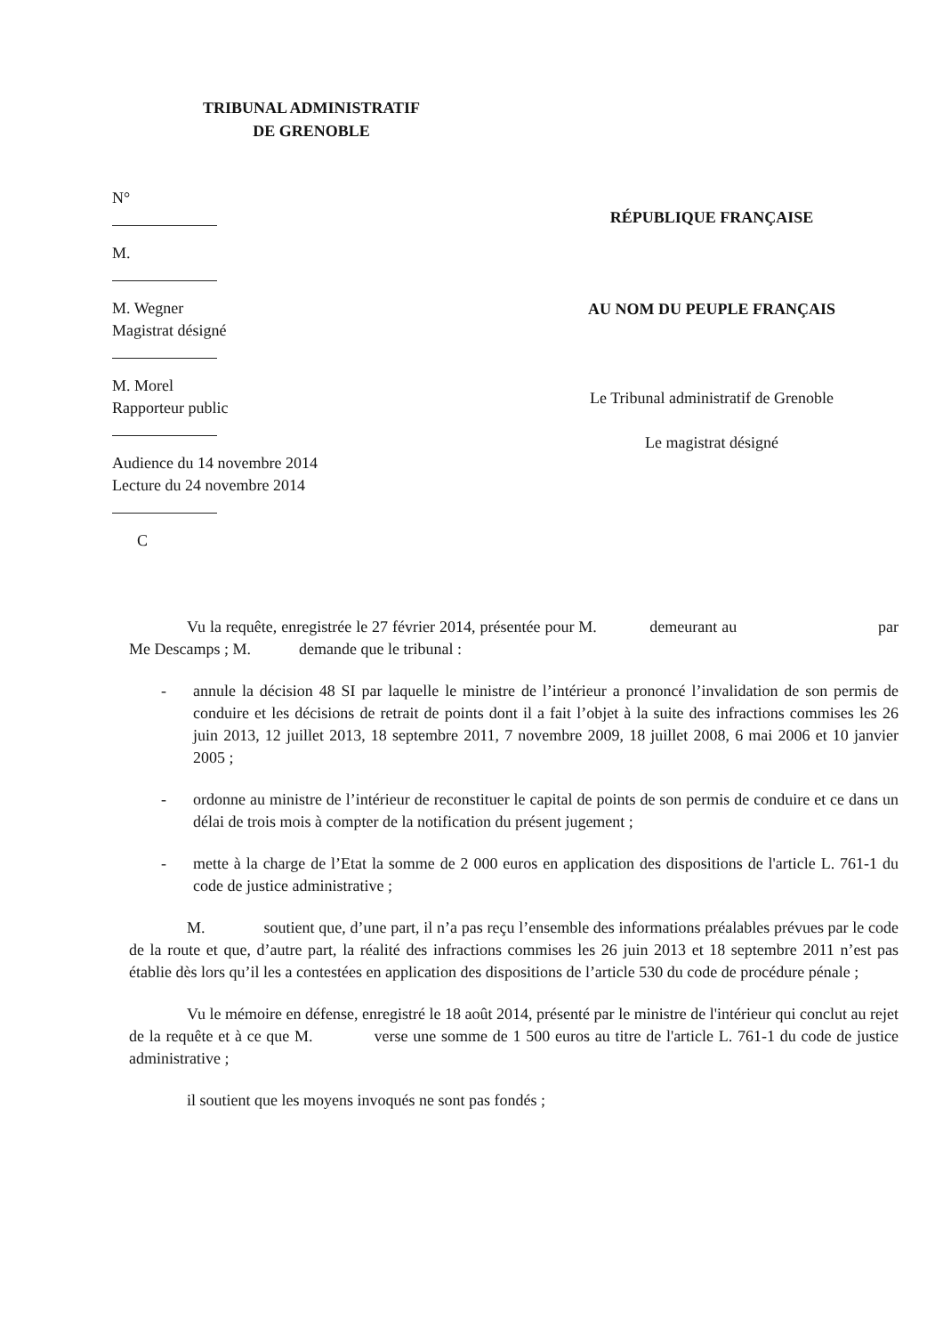TRIBUNAL ADMINISTRATIF
DE GRENOBLE
N°
M.
M. Wegner
Magistrat désigné
M. Morel
Rapporteur public
Audience du 14 novembre 2014
Lecture du 24 novembre 2014
C
RÉPUBLIQUE FRANÇAISE
AU NOM DU PEUPLE FRANÇAIS
Le Tribunal administratif de Grenoble
Le magistrat désigné
Vu la requête, enregistrée le 27 février 2014, présentée pour M. demeurant au par Me Descamps ; M. demande que le tribunal :
- annule la décision 48 SI par laquelle le ministre de l’intérieur a prononcé l’invalidation de son permis de conduire et les décisions de retrait de points dont il a fait l’objet à la suite des infractions commises les 26 juin 2013, 12 juillet 2013, 18 septembre 2011, 7 novembre 2009, 18 juillet 2008, 6 mai 2006 et 10 janvier 2005 ;
- ordonne au ministre de l’intérieur de reconstituer le capital de points de son permis de conduire et ce dans un délai de trois mois à compter de la notification du présent jugement ;
- mette à la charge de l’Etat la somme de 2 000 euros en application des dispositions de l'article L. 761-1 du code de justice administrative ;
M. soutient que, d’une part, il n’a pas reçu l’ensemble des informations préalables prévues par le code de la route et que, d’autre part, la réalité des infractions commises les 26 juin 2013 et 18 septembre 2011 n’est pas établie dès lors qu’il les a contestées en application des dispositions de l’article 530 du code de procédure pénale ;
Vu le mémoire en défense, enregistré le 18 août 2014, présenté par le ministre de l'intérieur qui conclut au rejet de la requête et à ce que M. verse une somme de 1 500 euros au titre de l'article L. 761-1 du code de justice administrative ;
il soutient que les moyens invoqués ne sont pas fondés ;